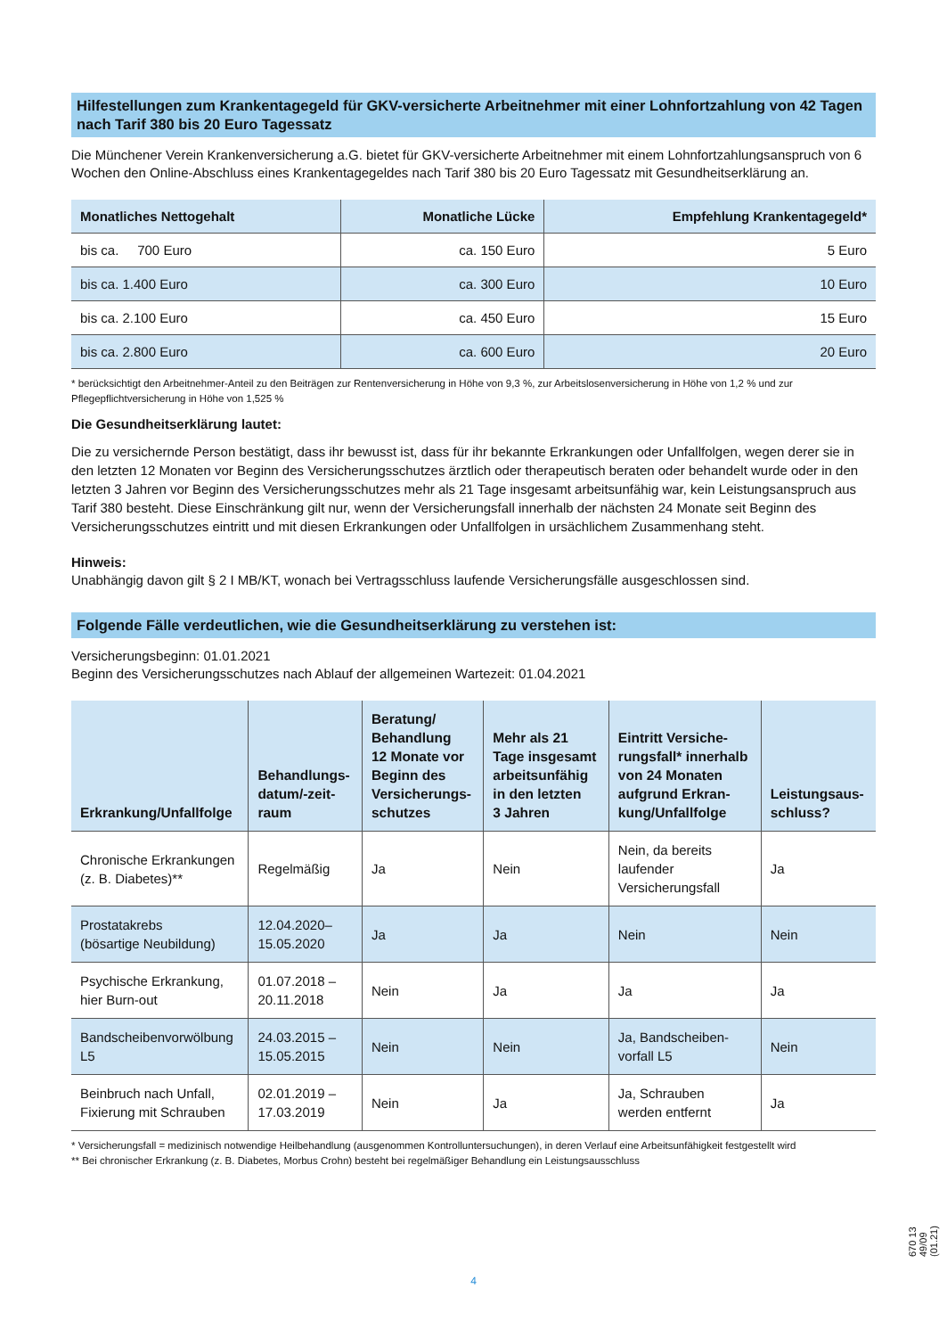Hilfestellungen zum Krankentagegeld für GKV-versicherte Arbeitnehmer mit einer Lohnfortzahlung von 42 Tagen nach Tarif 380 bis 20 Euro Tagessatz
Die Münchener Verein Krankenversicherung a.G. bietet für GKV-versicherte Arbeitnehmer mit einem Lohnfortzahlungsanspruch von 6 Wochen den Online-Abschluss eines Krankentagegeldes nach Tarif 380 bis 20 Euro Tagessatz mit Gesundheitserklärung an.
| Monatliches Nettogehalt | Monatliche Lücke | Empfehlung Krankentagegeld* |
| --- | --- | --- |
| bis ca. 700 Euro | ca. 150 Euro | 5 Euro |
| bis ca. 1.400 Euro | ca. 300 Euro | 10 Euro |
| bis ca. 2.100 Euro | ca. 450 Euro | 15 Euro |
| bis ca. 2.800 Euro | ca. 600 Euro | 20 Euro |
* berücksichtigt den Arbeitnehmer-Anteil zu den Beiträgen zur Rentenversicherung in Höhe von 9,3 %, zur Arbeitslosenversicherung in Höhe von 1,2 % und zur Pflegepflichtversicherung in Höhe von 1,525 %
Die Gesundheitserklärung lautet:
Die zu versichernde Person bestätigt, dass ihr bewusst ist, dass für ihr bekannte Erkrankungen oder Unfallfolgen, wegen derer sie in den letzten 12 Monaten vor Beginn des Versicherungsschutzes ärztlich oder therapeutisch beraten oder behandelt wurde oder in den letzten 3 Jahren vor Beginn des Versicherungsschutzes mehr als 21 Tage insgesamt arbeitsunfähig war, kein Leistungsanspruch aus Tarif 380 besteht. Diese Einschränkung gilt nur, wenn der Versicherungsfall innerhalb der nächsten 24 Monate seit Beginn des Versicherungsschutzes eintritt und mit diesen Erkrankungen oder Unfallfolgen in ursächlichem Zusammenhang steht.
Hinweis:
Unabhängig davon gilt § 2 I MB/KT, wonach bei Vertragsschluss laufende Versicherungsfälle ausgeschlossen sind.
Folgende Fälle verdeutlichen, wie die Gesundheitserklärung zu verstehen ist:
Versicherungsbeginn: 01.01.2021
Beginn des Versicherungsschutzes nach Ablauf der allgemeinen Wartezeit: 01.04.2021
| Erkrankung/Unfallfolge | Behandlungs- datum/-zeit- raum | Beratung/ Behandlung 12 Monate vor Beginn des Versicherungs- schutzes | Mehr als 21 Tage insgesamt arbeitsunfähig in den letzten 3 Jahren | Eintritt Versiche- rungsfall* innerhalb von 24 Monaten aufgrund Erkran- kung/Unfallfolge | Leistungsaus- schluss? |
| --- | --- | --- | --- | --- | --- |
| Chronische Erkrankungen (z. B. Diabetes)** | Regelmäßig | Ja | Nein | Nein, da bereits laufender Versicherungsfall | Ja |
| Prostatakrebs (bösartige Neubildung) | 12.04.2020– 15.05.2020 | Ja | Ja | Nein | Nein |
| Psychische Erkrankung, hier Burn-out | 01.07.2018 – 20.11.2018 | Nein | Ja | Ja | Ja |
| Bandscheibenvorwölbung L5 | 24.03.2015 – 15.05.2015 | Nein | Nein | Ja, Bandscheiben- vorfall L5 | Nein |
| Beinbruch nach Unfall, Fixierung mit Schrauben | 02.01.2019 – 17.03.2019 | Nein | Ja | Ja, Schrauben werden entfernt | Ja |
* Versicherungsfall = medizinisch notwendige Heilbehandlung (ausgenommen Kontrolluntersuchungen), in deren Verlauf eine Arbeitsunfähigkeit festgestellt wird
** Bei chronischer Erkrankung (z. B. Diabetes, Morbus Crohn) besteht bei regelmäßiger Behandlung ein Leistungsausschluss
670 13 49/09 (01.21)
4